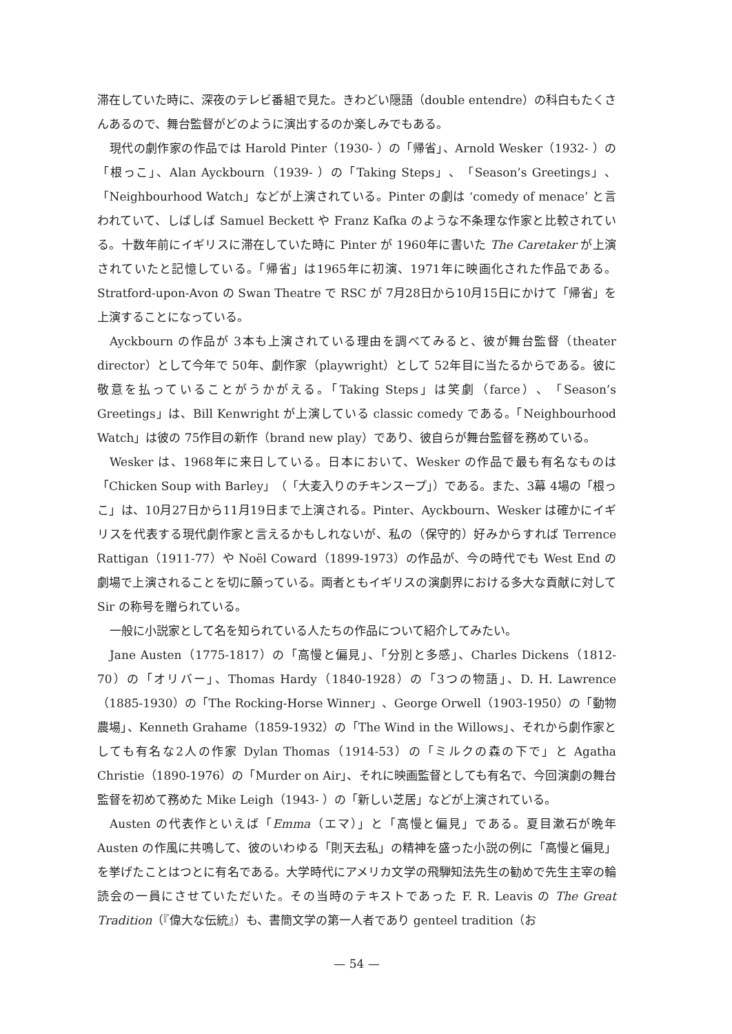滞在していた時に、深夜のテレビ番組で見た。きわどい隠語（double entendre）の科白もたくさんあるので、舞台監督がどのように演出するのか楽しみでもある。
現代の劇作家の作品では Harold Pinter（1930- ）の「帰省」、Arnold Wesker（1932- ）の「根っこ」、Alan Ayckbourn（1939- ）の「Taking Steps」、「Season’s Greetings」、「Neighbourhood Watch」などが上演されている。Pinter の劇は ‘comedy of menace’ と言われていて、しばしば Samuel Beckett や Franz Kafka のような不条理な作家と比較されている。十数年前にイギリスに滞在していた時に Pinter が 1960年に書いた The Caretaker が上演されていたと記憶している。「帰省」は1965年に初演、1971年に映画化された作品である。Stratford-upon-Avon の Swan Theatre で RSC が 7月28日から10月15日にかけて「帰省」を上演することになっている。
Ayckbourn の作品が 3本も上演されている理由を調べてみると、彼が舞台監督（theater director）として今年で 50年、劇作家（playwright）として 52年目に当たるからである。彼に敬意を払っていることがうかがえる。「Taking Steps」は笑劇（farce）、「Season’s Greetings」は、Bill Kenwright が上演している classic comedy である。「Neighbourhood Watch」は彼の 75作目の新作（brand new play）であり、彼自らが舞台監督を務めている。
Wesker は、1968年に来日している。日本において、Wesker の作品で最も有名なものは「Chicken Soup with Barley」（「大麦入りのチキンスープ」）である。また、3幕 4場の「根っこ」は、10月27日から11月19日まで上演される。Pinter、Ayckbourn、Wesker は確かにイギリスを代表する現代劇作家と言えるかもしれないが、私の（保守的）好みからすれば Terrence Rattigan（1911-77）や Noël Coward（1899-1973）の作品が、今の時代でも West End の劇場で上演されることを切に願っている。両者ともイギリスの演劇界における多大な貢献に対して Sir の称号を贈られている。
一般に小説家として名を知られている人たちの作品について紹介してみたい。
Jane Austen（1775-1817）の「高慢と偏見」、「分別と多感」、Charles Dickens（1812-70）の「オリバー」、Thomas Hardy（1840-1928）の「3つの物語」、D. H. Lawrence（1885-1930）の「The Rocking-Horse Winner」、George Orwell（1903-1950）の「動物農場」、Kenneth Grahame（1859-1932）の「The Wind in the Willows」、それから劇作家としても有名な2人の作家 Dylan Thomas（1914-53）の「ミルクの森の下で」と Agatha Christie（1890-1976）の「Murder on Air」、それに映画監督としても有名で、今回演劇の舞台監督を初めて務めた Mike Leigh（1943- ）の「新しい芝居」などが上演されている。
Austen の代表作といえば「Emma（エマ）」と「高慢と偏見」である。夏目漱石が晩年 Austen の作風に共鳴して、彼のいわゆる「則天去私」の精神を盛った小説の例に「高慢と偏見」を挙げたことはつとに有名である。大学時代にアメリカ文学の飛騨知法先生の勧めで先生主宰の輪読会の一員にさせていただいた。その当時のテキストであった F. R. Leavis の The Great Tradition（『偉大な伝統』）も、書簡文学の第一人者であり genteel tradition（お
— 54 —